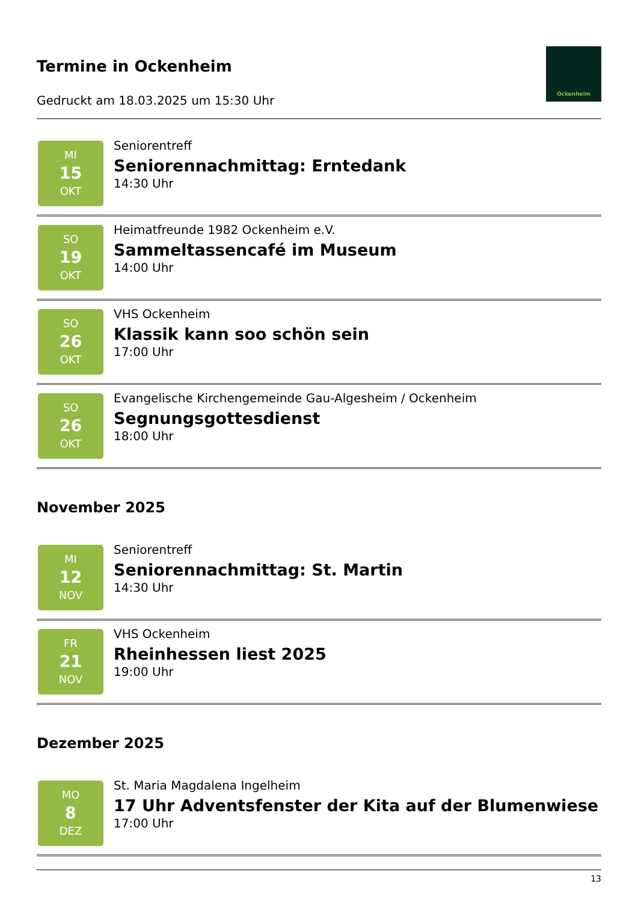Termine in Ockenheim
Gedruckt am 18.03.2025 um 15:30 Uhr
Ockenheim
MI
15
OKT
Seniorentreff
Seniorennachmittag: Erntedank
14:30 Uhr
SO
19
OKT
Heimatfreunde 1982 Ockenheim e.V.
Sammeltassencafé im Museum
14:00 Uhr
SO
26
OKT
VHS Ockenheim
Klassik kann soo schön sein
17:00 Uhr
SO
26
OKT
Evangelische Kirchengemeinde Gau-Algesheim / Ockenheim
Segnungsgottesdienst
18:00 Uhr
November 2025
MI
12
NOV
Seniorentreff
Seniorennachmittag: St. Martin
14:30 Uhr
FR
21
NOV
VHS Ockenheim
Rheinhessen liest 2025
19:00 Uhr
Dezember 2025
MO
8
DEZ
St. Maria Magdalena Ingelheim
17 Uhr Adventsfenster der Kita auf der Blumenwiese
17:00 Uhr
13